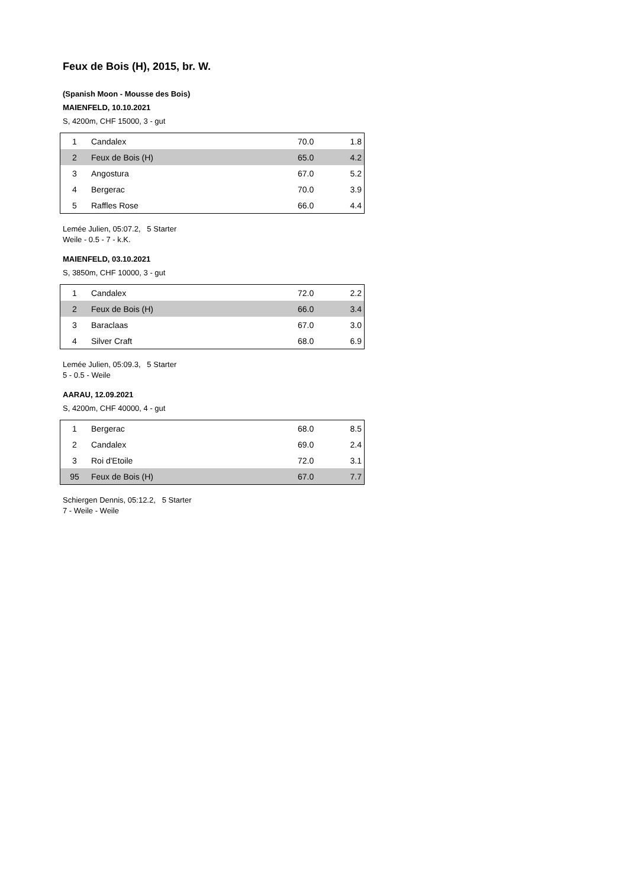Feux de Bois (H), 2015, br. W.
(Spanish Moon - Mousse des Bois)
MAIENFELD, 10.10.2021
S, 4200m, CHF 15000, 3 - gut
| 1 | Candalex | 70.0 | 1.8 |
| 2 | Feux de Bois (H) | 65.0 | 4.2 |
| 3 | Angostura | 67.0 | 5.2 |
| 4 | Bergerac | 70.0 | 3.9 |
| 5 | Raffles Rose | 66.0 | 4.4 |
Lemée Julien, 05:07.2, 5 Starter
Weile - 0.5 - 7 - k.K.
MAIENFELD, 03.10.2021
S, 3850m, CHF 10000, 3 - gut
| 1 | Candalex | 72.0 | 2.2 |
| 2 | Feux de Bois (H) | 66.0 | 3.4 |
| 3 | Baraclaas | 67.0 | 3.0 |
| 4 | Silver Craft | 68.0 | 6.9 |
Lemée Julien, 05:09.3, 5 Starter
5 - 0.5 - Weile
AARAU, 12.09.2021
S, 4200m, CHF 40000, 4 - gut
| 1 | Bergerac | 68.0 | 8.5 |
| 2 | Candalex | 69.0 | 2.4 |
| 3 | Roi d'Etoile | 72.0 | 3.1 |
| 95 | Feux de Bois (H) | 67.0 | 7.7 |
Schiergen Dennis, 05:12.2, 5 Starter
7 - Weile - Weile